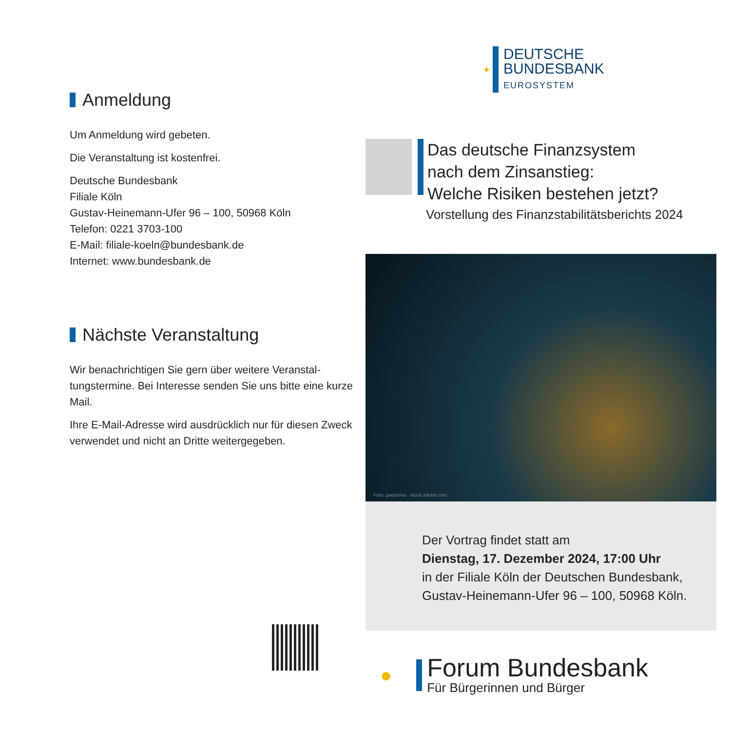Anmeldung
Um Anmeldung wird gebeten.
Die Veranstaltung ist kostenfrei.
Deutsche Bundesbank
Filiale Köln
Gustav-Heinemann-Ufer 96 – 100, 50968 Köln
Telefon: 0221 3703-100
E-Mail: filiale-koeln@bundesbank.de
Internet: www.bundesbank.de
Nächste Veranstaltung
Wir benachrichtigen Sie gern über weitere Veranstal-tungstermine. Bei Interesse senden Sie uns bitte eine kurze Mail.
Ihre E-Mail-Adresse wird ausdrücklich nur für diesen Zweck verwendet und nicht an Dritte weitergegeben.
✦
DEUTSCHE
BUNDESBANK
EUROSYSTEM
Das deutsche Finanzsystem
nach dem Zinsanstieg:
Welche Risiken bestehen jetzt?
Vorstellung des Finanzstabilitätsberichts 2024
Foto: garpinina - stock.adobe.com
Der Vortrag findet statt am
Dienstag, 17. Dezember 2024, 17:00 Uhr
in der Filiale Köln der Deutschen Bundesbank,
Gustav-Heinemann-Ufer 96 – 100, 50968 Köln.
●
Forum Bundesbank
Für Bürgerinnen und Bürger